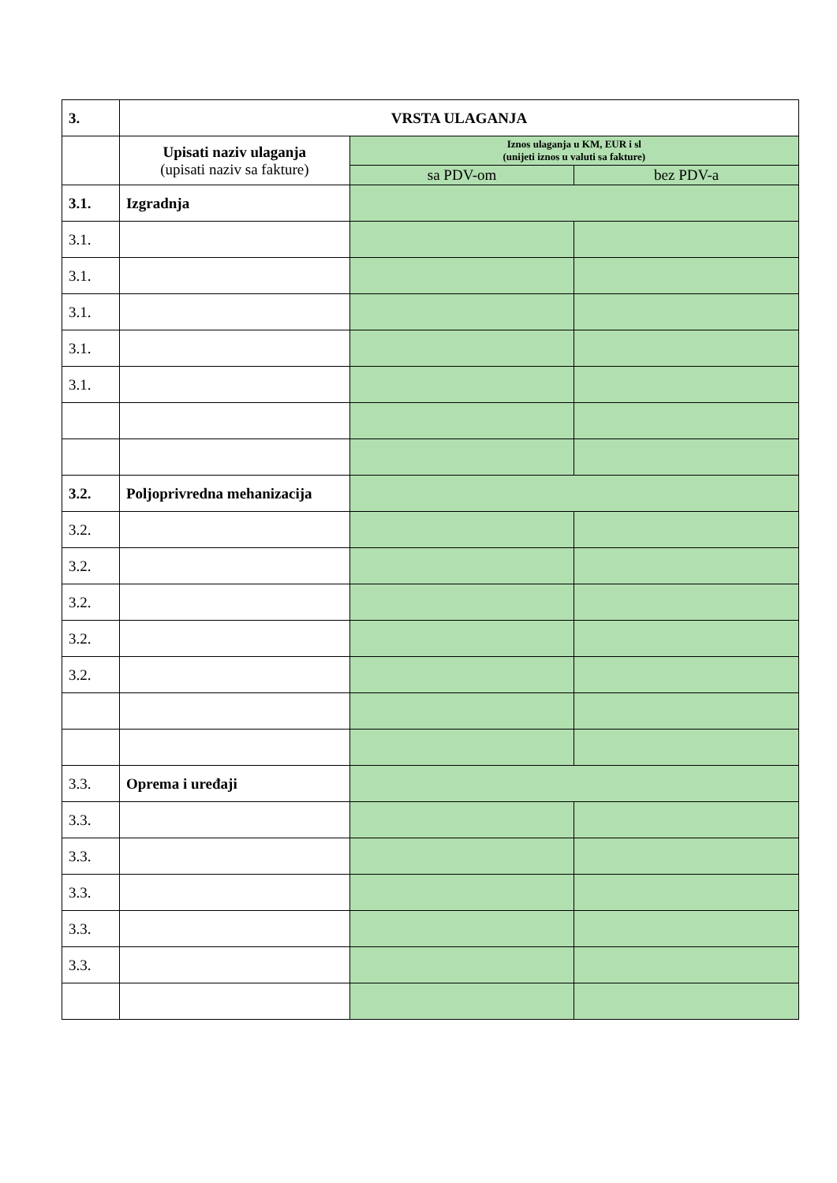| 3. | VRSTA ULAGANJA | | |
| | Upisati naziv ulaganja (upisati naziv sa fakture) | Iznos ulaganja u KM, EUR i sl (unijeti iznos u valuti sa fakture) | |
| | | sa PDV-om | bez PDV-a |
| 3.1. | Izgradnja | | |
| 3.1. | | | |
| 3.1. | | | |
| 3.1. | | | |
| 3.1. | | | |
| 3.1. | | | |
| 3.2. | Poljoprivredna mehanizacija | | |
| 3.2. | | | |
| 3.2. | | | |
| 3.2. | | | |
| 3.2. | | | |
| 3.2. | | | |
| 3.3. | Oprema i uređaji | | |
| 3.3. | | | |
| 3.3. | | | |
| 3.3. | | | |
| 3.3. | | | |
| 3.3. | | | |